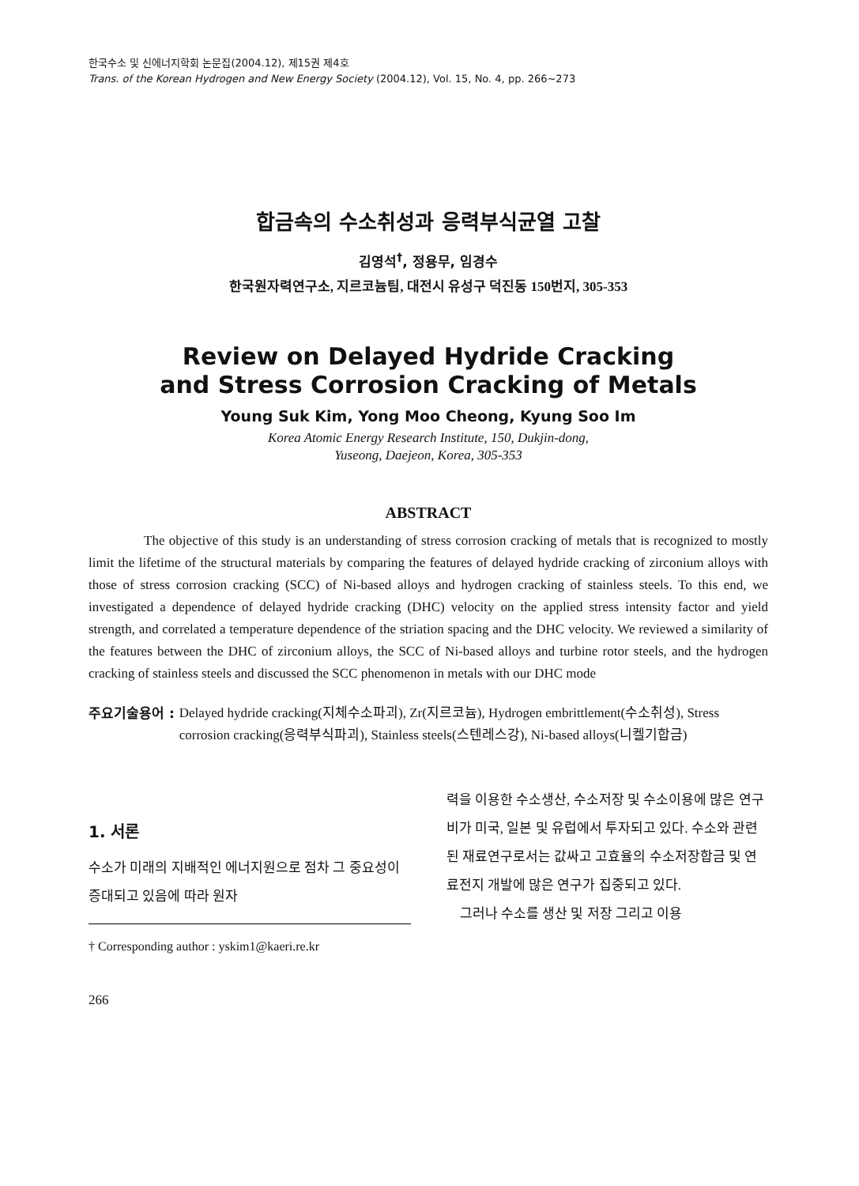한국수소 및 신에너지학회 논문집(2004.12), 제15권 제4호
Trans. of the Korean Hydrogen and New Energy Society (2004.12), Vol. 15, No. 4, pp. 266~273
합금속의 수소취성과 응력부식균열 고찰
김영석<sup>†</sup>, 정용무, 임경수
한국원자력연구소, 지르코늄팀, 대전시 유성구 덕진동 150번지, 305-353
Review on Delayed Hydride Cracking
and Stress Corrosion Cracking of Metals
Young Suk Kim, Yong Moo Cheong, Kyung Soo Im
Korea Atomic Energy Research Institute, 150, Dukjin-dong,
Yuseong, Daejeon, Korea, 305-353
ABSTRACT
The objective of this study is an understanding of stress corrosion cracking of metals that is recognized to mostly limit the lifetime of the structural materials by comparing the features of delayed hydride cracking of zirconium alloys with those of stress corrosion cracking (SCC) of Ni-based alloys and hydrogen cracking of stainless steels. To this end, we investigated a dependence of delayed hydride cracking (DHC) velocity on the applied stress intensity factor and yield strength, and correlated a temperature dependence of the striation spacing and the DHC velocity. We reviewed a similarity of the features between the DHC of zirconium alloys, the SCC of Ni-based alloys and turbine rotor steels, and the hydrogen cracking of stainless steels and discussed the SCC phenomenon in metals with our DHC mode
주요기술용어 : Delayed hydride cracking(지체수소파괴), Zr(지르코늄), Hydrogen embrittlement(수소취성), Stress corrosion cracking(응력부식파괴), Stainless steels(스텐레스강), Ni-based alloys(니켈기합금)
1. 서론
수소가 미래의 지배적인 에너지원으로 점차 그 중요성이 증대되고 있음에 따라 원자
† Corresponding author : yskim1@kaeri.re.kr
력을 이용한 수소생산, 수소저장 및 수소이용에 많은 연구비가 미국, 일본 및 유럽에서 투자되고 있다. 수소와 관련된 재료연구로서는 값싸고 고효율의 수소저장합금 및 연료전지 개발에 많은 연구가 집중되고 있다.
그러나 수소를 생산 및 저장 그리고 이용
266